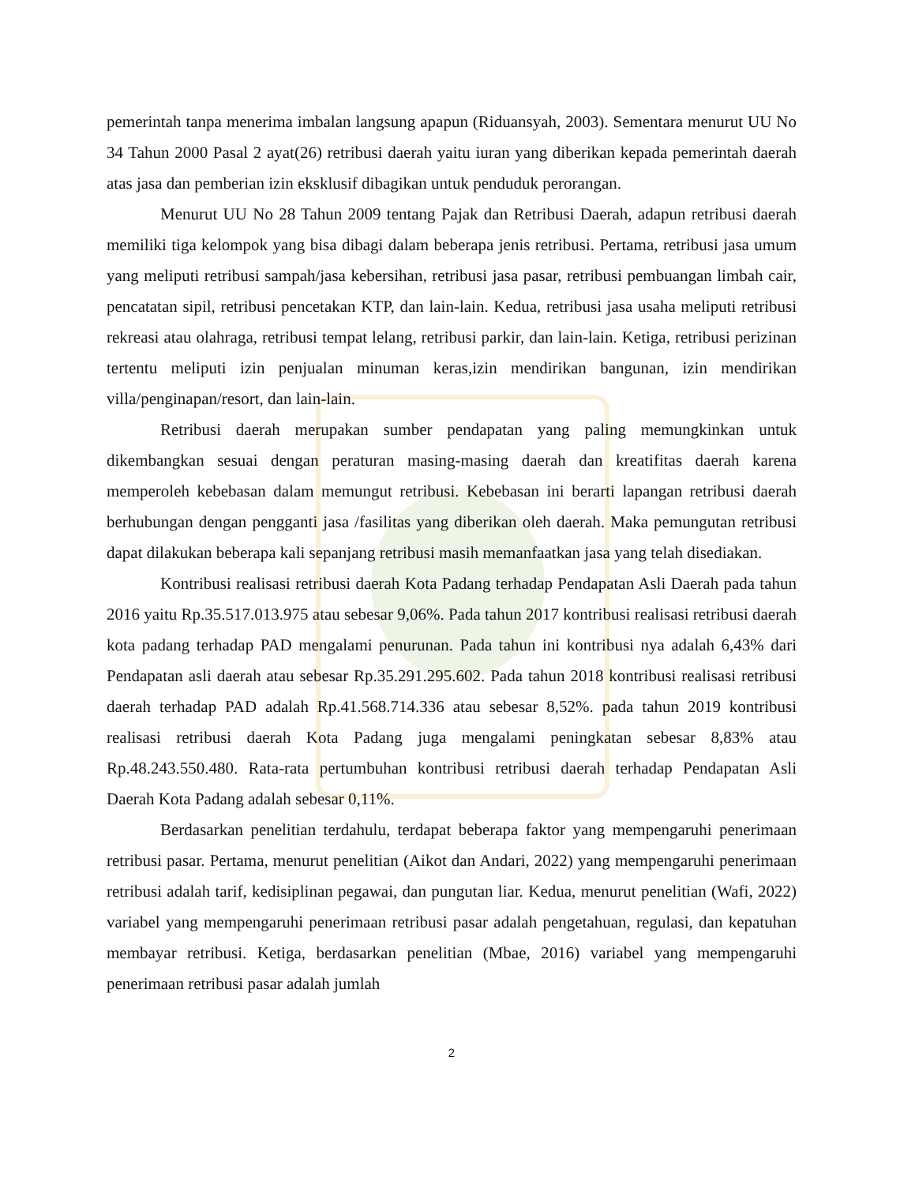pemerintah tanpa menerima imbalan langsung apapun (Riduansyah, 2003). Sementara menurut UU No 34 Tahun 2000 Pasal 2 ayat(26) retribusi daerah yaitu iuran yang diberikan kepada pemerintah daerah atas jasa dan pemberian izin eksklusif dibagikan untuk penduduk perorangan.
Menurut UU No 28 Tahun 2009 tentang Pajak dan Retribusi Daerah, adapun retribusi daerah memiliki tiga kelompok yang bisa dibagi dalam beberapa jenis retribusi. Pertama, retribusi jasa umum yang meliputi retribusi sampah/jasa kebersihan, retribusi jasa pasar, retribusi pembuangan limbah cair, pencatatan sipil, retribusi pencetakan KTP, dan lain-lain. Kedua, retribusi jasa usaha meliputi retribusi rekreasi atau olahraga, retribusi tempat lelang, retribusi parkir, dan lain-lain. Ketiga, retribusi perizinan tertentu meliputi izin penjualan minuman keras,izin mendirikan bangunan, izin mendirikan villa/penginapan/resort, dan lain-lain.
Retribusi daerah merupakan sumber pendapatan yang paling memungkinkan untuk dikembangkan sesuai dengan peraturan masing-masing daerah dan kreatifitas daerah karena memperoleh kebebasan dalam memungut retribusi. Kebebasan ini berarti lapangan retribusi daerah berhubungan dengan pengganti jasa /fasilitas yang diberikan oleh daerah. Maka pemungutan retribusi dapat dilakukan beberapa kali sepanjang retribusi masih memanfaatkan jasa yang telah disediakan.
Kontribusi realisasi retribusi daerah Kota Padang terhadap Pendapatan Asli Daerah pada tahun 2016 yaitu Rp.35.517.013.975 atau sebesar 9,06%. Pada tahun 2017 kontribusi realisasi retribusi daerah kota padang terhadap PAD mengalami penurunan. Pada tahun ini kontribusi nya adalah 6,43% dari Pendapatan asli daerah atau sebesar Rp.35.291.295.602. Pada tahun 2018 kontribusi realisasi retribusi daerah terhadap PAD adalah Rp.41.568.714.336 atau sebesar 8,52%. pada tahun 2019 kontribusi realisasi retribusi daerah Kota Padang juga mengalami peningkatan sebesar 8,83% atau Rp.48.243.550.480. Rata-rata pertumbuhan kontribusi retribusi daerah terhadap Pendapatan Asli Daerah Kota Padang adalah sebesar 0,11%.
Berdasarkan penelitian terdahulu, terdapat beberapa faktor yang mempengaruhi penerimaan retribusi pasar. Pertama, menurut penelitian (Aikot dan Andari, 2022) yang mempengaruhi penerimaan retribusi adalah tarif, kedisiplinan pegawai, dan pungutan liar. Kedua, menurut penelitian (Wafi, 2022) variabel yang mempengaruhi penerimaan retribusi pasar adalah pengetahuan, regulasi, dan kepatuhan membayar retribusi. Ketiga, berdasarkan penelitian (Mbae, 2016) variabel yang mempengaruhi penerimaan retribusi pasar adalah jumlah
2